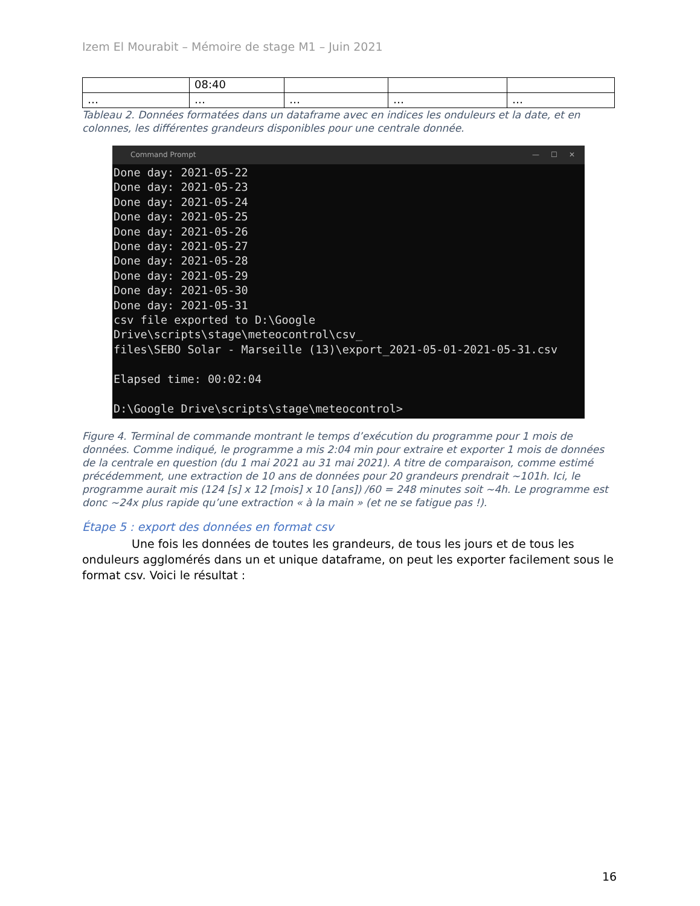Izem El Mourabit – Mémoire de stage M1 – Juin 2021
| | 08:40 | | | |
| … | … | … | … | … |
Tableau 2. Données formatées dans un dataframe avec en indices les onduleurs et la date, et en colonnes, les différentes grandeurs disponibles pour une centrale donnée.
Command Prompt — ☐ ✕
Done day: 2021-05-22
Done day: 2021-05-23
Done day: 2021-05-24
Done day: 2021-05-25
Done day: 2021-05-26
Done day: 2021-05-27
Done day: 2021-05-28
Done day: 2021-05-29
Done day: 2021-05-30
Done day: 2021-05-31
csv file exported to D:\Google Drive\scripts\stage\meteocontrol\csv_
files\SEBO Solar - Marseille (13)\export_2021-05-01-2021-05-31.csv

Elapsed time: 00:02:04

D:\Google Drive\scripts\stage\meteocontrol>
Figure 4. Terminal de commande montrant le temps d’exécution du programme pour 1 mois de données. Comme indiqué, le programme a mis 2:04 min pour extraire et exporter 1 mois de données de la centrale en question (du 1 mai 2021 au 31 mai 2021). A titre de comparaison, comme estimé précédemment, une extraction de 10 ans de données pour 20 grandeurs prendrait ~101h. Ici, le programme aurait mis (124 [s] x 12 [mois] x 10 [ans]) /60 = 248 minutes soit ~4h. Le programme est donc ~24x plus rapide qu’une extraction « à la main » (et ne se fatigue pas !).
Étape 5 : export des données en format csv
Une fois les données de toutes les grandeurs, de tous les jours et de tous les onduleurs agglomérés dans un et unique dataframe, on peut les exporter facilement sous le format csv. Voici le résultat :
16